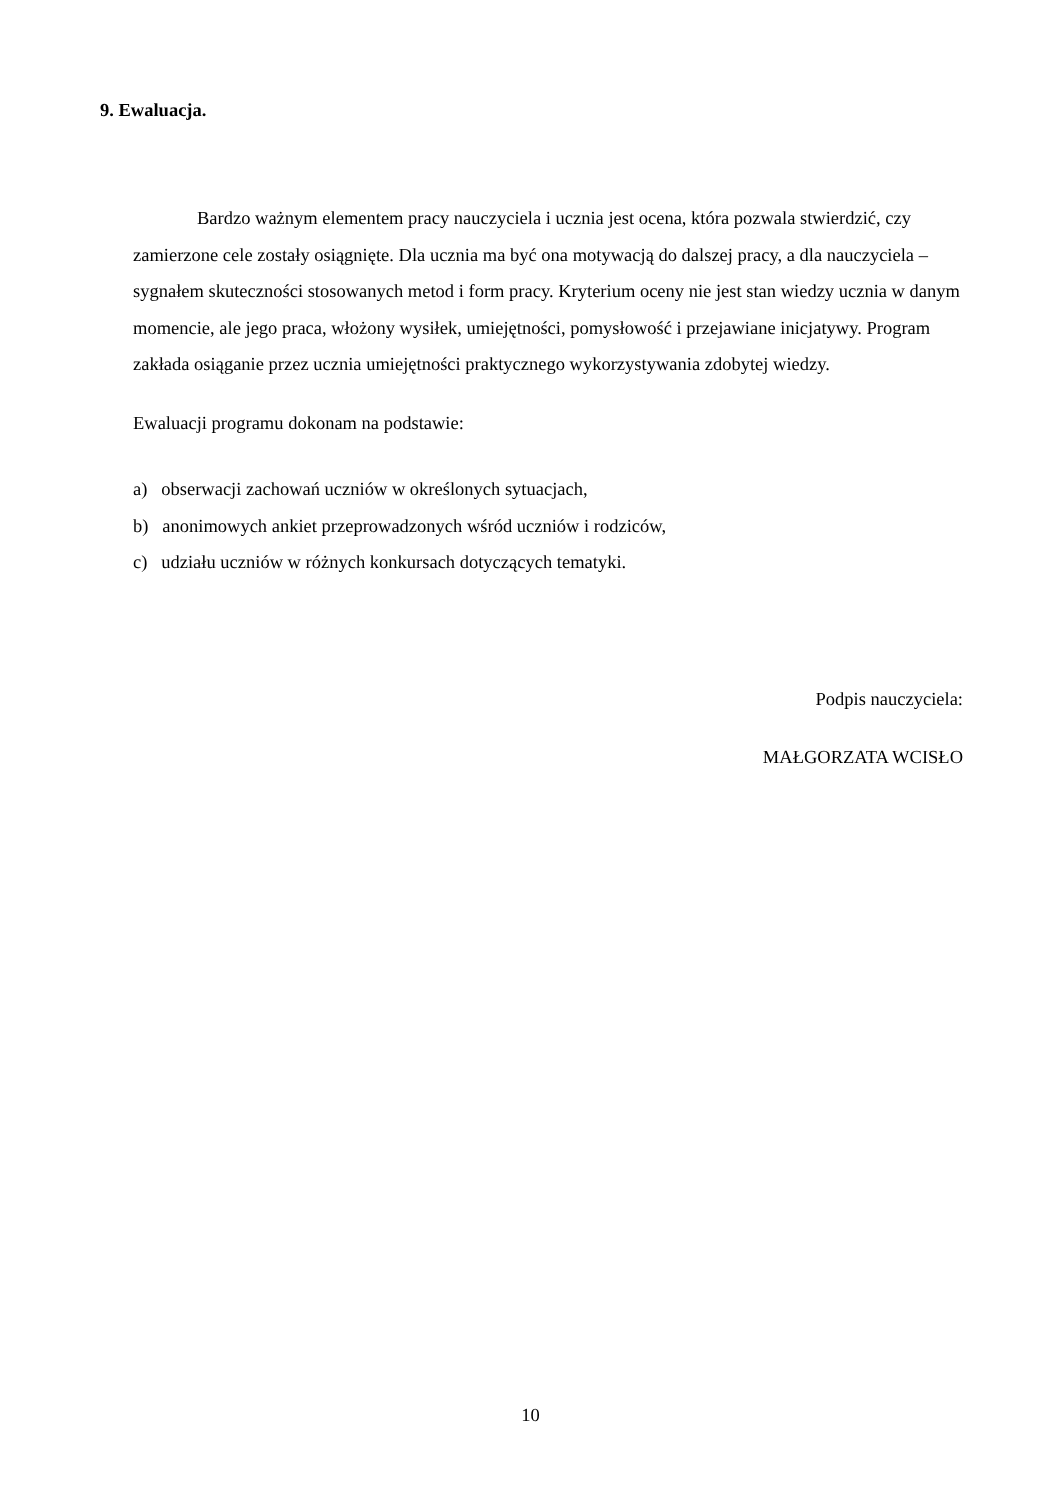9. Ewaluacja.
Bardzo ważnym elementem pracy nauczyciela i ucznia jest ocena, która pozwala stwierdzić, czy zamierzone cele zostały osiągnięte. Dla ucznia ma być ona motywacją do dalszej pracy, a dla nauczyciela – sygnałem skuteczności stosowanych metod i form pracy. Kryterium oceny nie jest stan wiedzy ucznia w danym momencie, ale jego praca, włożony wysiłek, umiejętności, pomysłowość i przejawiane inicjatywy. Program zakłada osiąganie przez ucznia umiejętności praktycznego wykorzystywania zdobytej wiedzy.
Ewaluacji programu dokonam na podstawie:
a) obserwacji zachowań uczniów w określonych sytuacjach,
b) anonimowych ankiet przeprowadzonych wśród uczniów i rodziców,
c) udziału uczniów w różnych konkursach dotyczących tematyki.
Podpis nauczyciela:
MAŁGORZATA WCISŁO
10